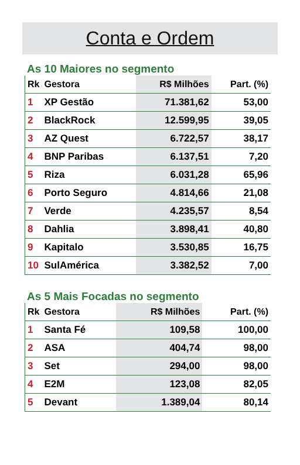Conta e Ordem
As 10 Maiores no segmento
| Rk | Gestora | R$ Milhões | Part. (%) |
| --- | --- | --- | --- |
| 1 | XP Gestão | 71.381,62 | 53,00 |
| 2 | BlackRock | 12.599,95 | 39,05 |
| 3 | AZ Quest | 6.722,57 | 38,17 |
| 4 | BNP Paribas | 6.137,51 | 7,20 |
| 5 | Riza | 6.031,28 | 65,96 |
| 6 | Porto Seguro | 4.814,66 | 21,08 |
| 7 | Verde | 4.235,57 | 8,54 |
| 8 | Dahlia | 3.898,41 | 40,80 |
| 9 | Kapitalo | 3.530,85 | 16,75 |
| 10 | SulAmérica | 3.382,52 | 7,00 |
As 5 Mais Focadas no segmento
| Rk | Gestora | R$ Milhões | Part. (%) |
| --- | --- | --- | --- |
| 1 | Santa Fé | 109,58 | 100,00 |
| 2 | ASA | 404,74 | 98,00 |
| 3 | Set | 294,00 | 98,00 |
| 4 | E2M | 123,08 | 82,05 |
| 5 | Devant | 1.389,04 | 80,14 |